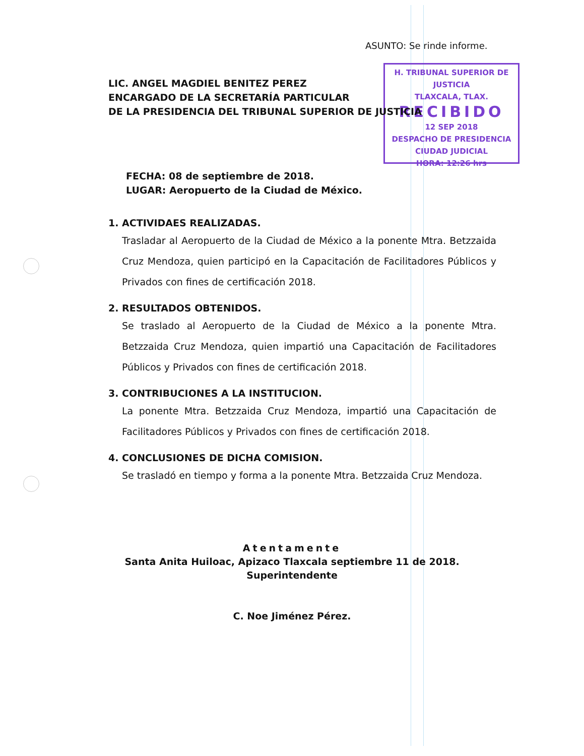ASUNTO: Se rinde informe.
LIC. ANGEL MAGDIEL BENITEZ PEREZ
ENCARGADO DE LA SECRETARÍA PARTICULAR
DE LA PRESIDENCIA DEL TRIBUNAL SUPERIOR DE JUSTICIA
H. TRIBUNAL SUPERIOR DE JUSTICIA
TLAXCALA, TLAX.
RECIBIDO
12 SEP 2018
DESPACHO DE PRESIDENCIA
CIUDAD JUDICIAL
HORA: 12:26 hrs
FECHA: 08 de septiembre de 2018.
LUGAR: Aeropuerto de la Ciudad de México.
1. ACTIVIDAES REALIZADAS.
Trasladar al Aeropuerto de la Ciudad de México a la ponente Mtra. Betzzaida Cruz Mendoza, quien participó en la Capacitación de Facilitadores Públicos y Privados con fines de certificación 2018.
2. RESULTADOS OBTENIDOS.
Se traslado al Aeropuerto de la Ciudad de México a la ponente Mtra. Betzzaida Cruz Mendoza, quien impartió una Capacitación de Facilitadores Públicos y Privados con fines de certificación 2018.
3. CONTRIBUCIONES A LA INSTITUCION.
La ponente Mtra. Betzzaida Cruz Mendoza, impartió una Capacitación de Facilitadores Públicos y Privados con fines de certificación 2018.
4. CONCLUSIONES DE DICHA COMISION.
Se trasladó en tiempo y forma a la ponente Mtra. Betzzaida Cruz Mendoza.
Atentamente
Santa Anita Huiloac, Apizaco Tlaxcala septiembre 11 de 2018.
Superintendente
C. Noe Jiménez Pérez.